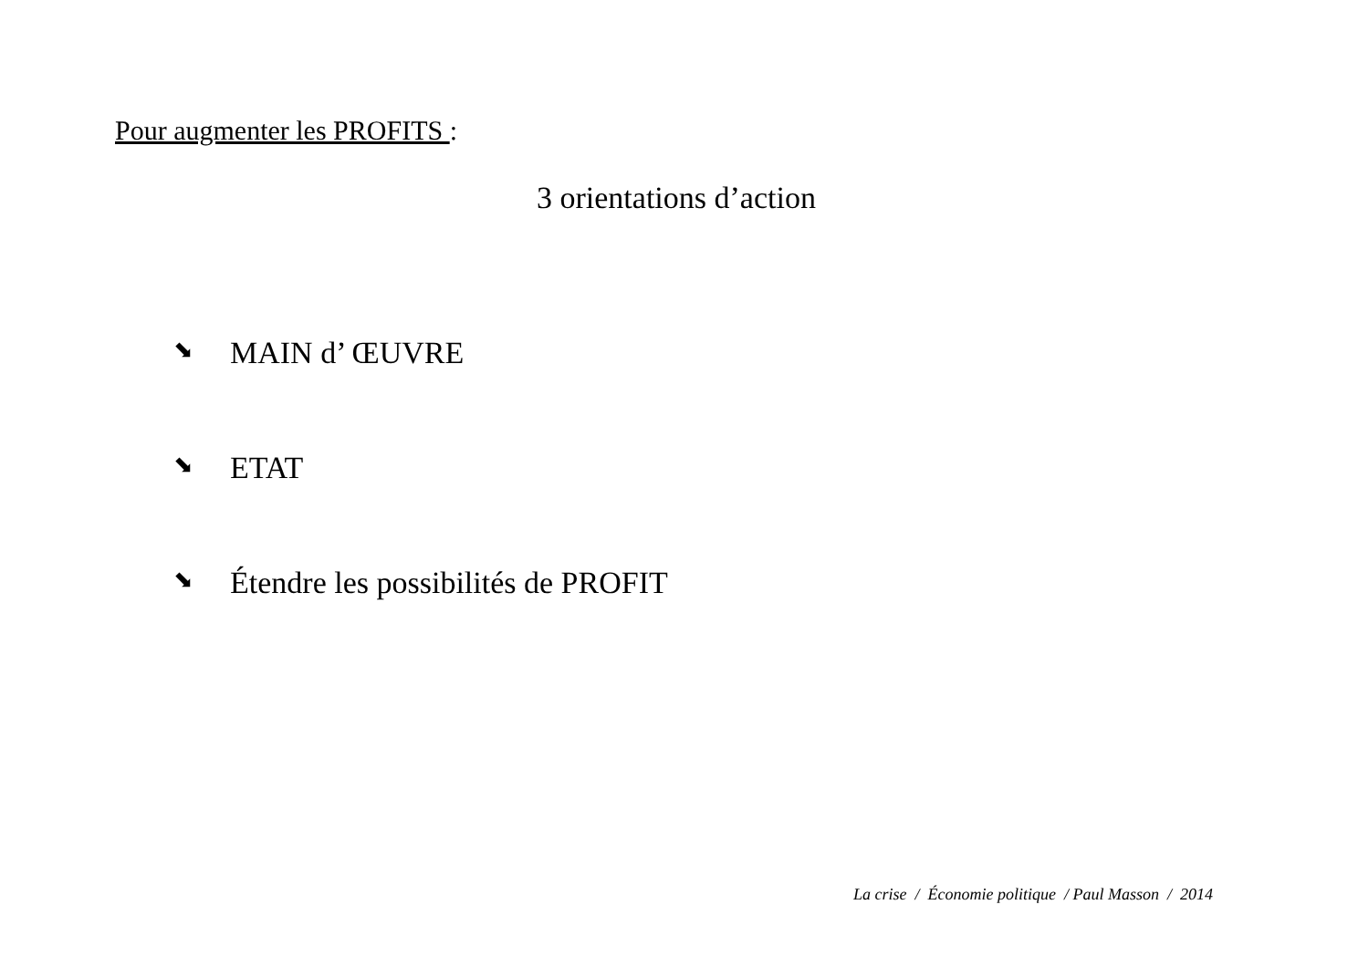Pour augmenter les PROFITS :
3 orientations d’action
⬊ MAIN d’ ŒUVRE
⬊ ETAT
⬊ Étendre les possibilités de PROFIT
La crise / Économie politique / Paul Masson / 2014